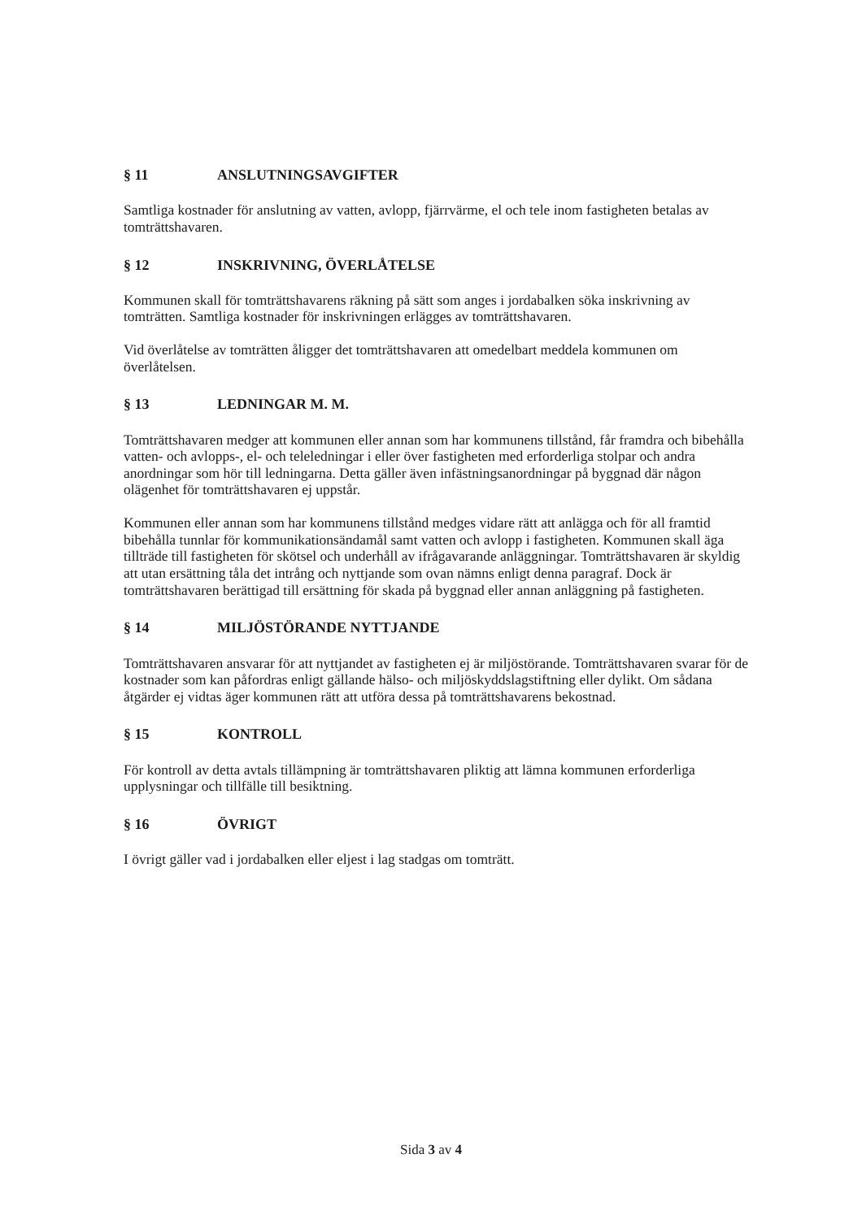§ 11 ANSLUTNINGSAVGIFTER
Samtliga kostnader för anslutning av vatten, avlopp, fjärrvärme, el och tele inom fastigheten betalas av tomträttshavaren.
§ 12 INSKRIVNING, ÖVERLÅTELSE
Kommunen skall för tomträttshavarens räkning på sätt som anges i jordabalken söka inskrivning av tomträtten. Samtliga kostnader för inskrivningen erlägges av tomträttshavaren.
Vid överlåtelse av tomträtten åligger det tomträttshavaren att omedelbart meddela kommunen om överlåtelsen.
§ 13 LEDNINGAR M. M.
Tomträttshavaren medger att kommunen eller annan som har kommunens tillstånd, får framdra och bibehålla vatten- och avlopps-, el- och teleledningar i eller över fastigheten med erforderliga stolpar och andra anordningar som hör till ledningarna. Detta gäller även infästningsanordningar på byggnad där någon olägenhet för tomträttshavaren ej uppstår.
Kommunen eller annan som har kommunens tillstånd medges vidare rätt att anlägga och för all framtid bibehålla tunnlar för kommunikationsändamål samt vatten och avlopp i fastigheten. Kommunen skall äga tillträde till fastigheten för skötsel och underhåll av ifrågavarande anläggningar. Tomträttshavaren är skyldig att utan ersättning tåla det intrång och nyttjande som ovan nämns enligt denna paragraf. Dock är tomträttshavaren berättigad till ersättning för skada på byggnad eller annan anläggning på fastigheten.
§ 14 MILJÖSTÖRANDE NYTTJANDE
Tomträttshavaren ansvarar för att nyttjandet av fastigheten ej är miljöstörande. Tomträttshavaren svarar för de kostnader som kan påfordras enligt gällande hälso- och miljöskyddslagstiftning eller dylikt. Om sådana åtgärder ej vidtas äger kommunen rätt att utföra dessa på tomträttshavarens bekostnad.
§ 15 KONTROLL
För kontroll av detta avtals tillämpning är tomträttshavaren pliktig att lämna kommunen erforderliga upplysningar och tillfälle till besiktning.
§ 16 ÖVRIGT
I övrigt gäller vad i jordabalken eller eljest i lag stadgas om tomträtt.
Sida 3 av 4